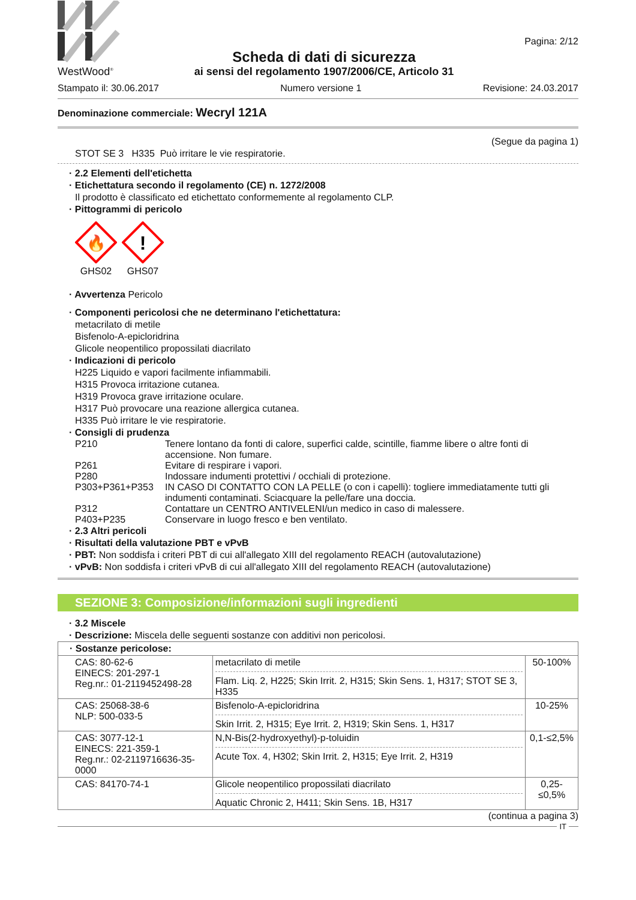WestWood<sup>®</sup>
Scheda di dati di sicurezza
ai sensi del regolamento 1907/2006/CE, Articolo 31
Pagina: 2/12
Stampato il: 30.06.2017 Numero versione 1 Revisione: 24.03.2017
Denominazione commerciale: Wecryl 121A
(Segue da pagina 1)
STOT SE 3 H335 Può irritare le vie respiratorie.
· 2.2 Elementi dell'etichetta
· Etichettatura secondo il regolamento (CE) n. 1272/2008
Il prodotto è classificato ed etichettato conformemente al regolamento CLP.
· Pittogrammi di pericolo
🔥
GHS02
!
GHS07
· Avvertenza Pericolo
· Componenti pericolosi che ne determinano l'etichettatura:
metacrilato di metile
Bisfenolo-A-epicloridrina
Glicole neopentilico propossilati diacrilato
· Indicazioni di pericolo
H225 Liquido e vapori facilmente infiammabili.
H315 Provoca irritazione cutanea.
H319 Provoca grave irritazione oculare.
H317 Può provocare una reazione allergica cutanea.
H335 Può irritare le vie respiratorie.
· Consigli di prudenza
| P210 | Tenere lontano da fonti di calore, superfici calde, scintille, fiamme libere o altre fonti di accensione. Non fumare. |
| P261 | Evitare di respirare i vapori. |
| P280 | Indossare indumenti protettivi / occhiali di protezione. |
| P303+P361+P353 | IN CASO DI CONTATTO CON LA PELLE (o con i capelli): togliere immediatamente tutti gli indumenti contaminati. Sciacquare la pelle/fare una doccia. |
| P312 | Contattare un CENTRO ANTIVELENI/un medico in caso di malessere. |
| P403+P235 | Conservare in luogo fresco e ben ventilato. |
· 2.3 Altri pericoli
· Risultati della valutazione PBT e vPvB
· PBT: Non soddisfa i criteri PBT di cui all'allegato XIII del regolamento REACH (autovalutazione)
· vPvB: Non soddisfa i criteri vPvB di cui all'allegato XIII del regolamento REACH (autovalutazione)
SEZIONE 3: Composizione/informazioni sugli ingredienti
· 3.2 Miscele
· Descrizione: Miscela delle seguenti sostanze con additivi non pericolosi.
| · Sostanze pericolose: | | |
| CAS: 80-62-6 EINECS: 201-297-1 Reg.nr.: 01-2119452498-28 | metacrilato di metile Flam. Liq. 2, H225; Skin Irrit. 2, H315; Skin Sens. 1, H317; STOT SE 3, H335 | 50-100% |
| CAS: 25068-38-6 NLP: 500-033-5 | Bisfenolo-A-epicloridrina Skin Irrit. 2, H315; Eye Irrit. 2, H319; Skin Sens. 1, H317 | 10-25% |
| CAS: 3077-12-1 EINECS: 221-359-1 Reg.nr.: 02-2119716636-35-0000 | N,N-Bis(2-hydroxyethyl)-p-toluidin Acute Tox. 4, H302; Skin Irrit. 2, H315; Eye Irrit. 2, H319 | 0,1-≤2,5% |
| CAS: 84170-74-1 | Glicole neopentilico propossilati diacrilato Aquatic Chronic 2, H411; Skin Sens. 1B, H317 | 0,25-≤0,5% |
(continua a pagina 3)
IT